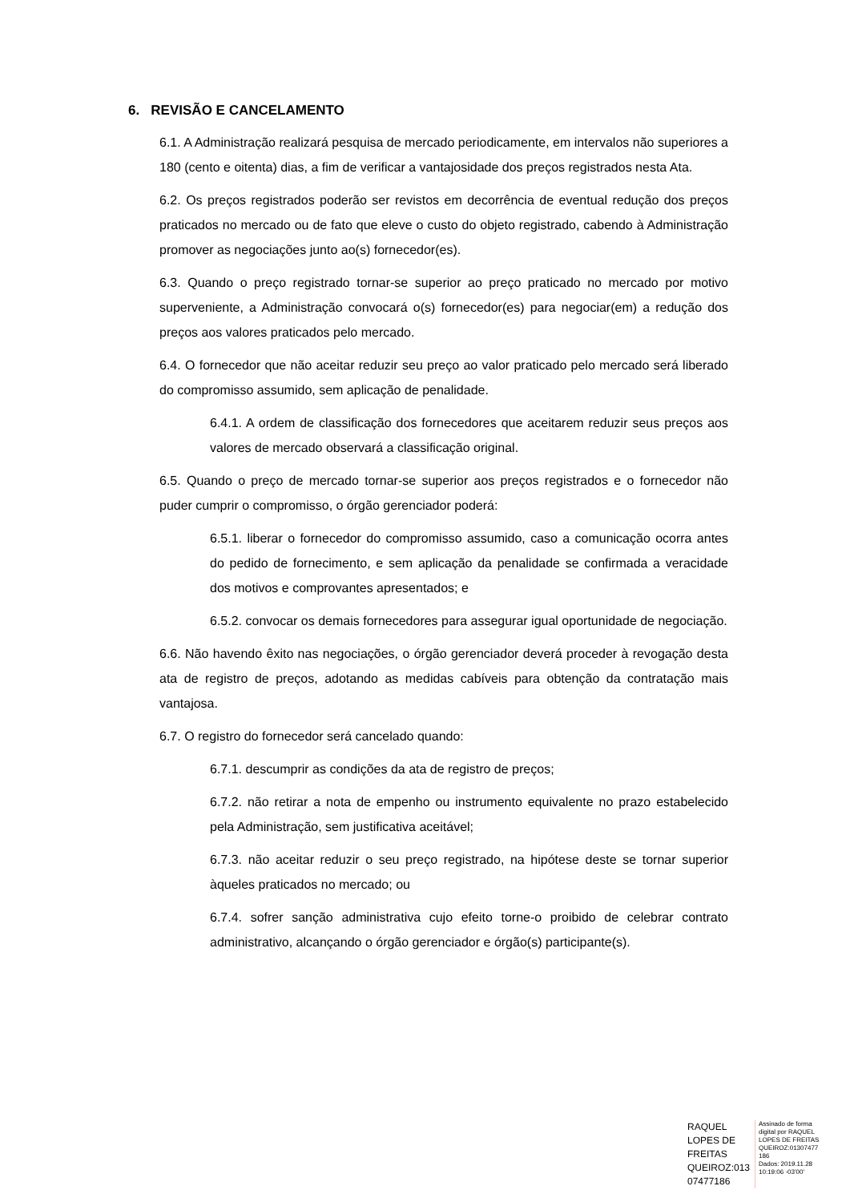6. REVISÃO E CANCELAMENTO
6.1. A Administração realizará pesquisa de mercado periodicamente, em intervalos não superiores a 180 (cento e oitenta) dias, a fim de verificar a vantajosidade dos preços registrados nesta Ata.
6.2. Os preços registrados poderão ser revistos em decorrência de eventual redução dos preços praticados no mercado ou de fato que eleve o custo do objeto registrado, cabendo à Administração promover as negociações junto ao(s) fornecedor(es).
6.3. Quando o preço registrado tornar-se superior ao preço praticado no mercado por motivo superveniente, a Administração convocará o(s) fornecedor(es) para negociar(em) a redução dos preços aos valores praticados pelo mercado.
6.4. O fornecedor que não aceitar reduzir seu preço ao valor praticado pelo mercado será liberado do compromisso assumido, sem aplicação de penalidade.
6.4.1. A ordem de classificação dos fornecedores que aceitarem reduzir seus preços aos valores de mercado observará a classificação original.
6.5. Quando o preço de mercado tornar-se superior aos preços registrados e o fornecedor não puder cumprir o compromisso, o órgão gerenciador poderá:
6.5.1. liberar o fornecedor do compromisso assumido, caso a comunicação ocorra antes do pedido de fornecimento, e sem aplicação da penalidade se confirmada a veracidade dos motivos e comprovantes apresentados; e
6.5.2. convocar os demais fornecedores para assegurar igual oportunidade de negociação.
6.6. Não havendo êxito nas negociações, o órgão gerenciador deverá proceder à revogação desta ata de registro de preços, adotando as medidas cabíveis para obtenção da contratação mais vantajosa.
6.7. O registro do fornecedor será cancelado quando:
6.7.1. descumprir as condições da ata de registro de preços;
6.7.2. não retirar a nota de empenho ou instrumento equivalente no prazo estabelecido pela Administração, sem justificativa aceitável;
6.7.3. não aceitar reduzir o seu preço registrado, na hipótese deste se tornar superior àqueles praticados no mercado; ou
6.7.4. sofrer sanção administrativa cujo efeito torne-o proibido de celebrar contrato administrativo, alcançando o órgão gerenciador e órgão(s) participante(s).
RAQUEL
LOPES DE
FREITAS
QUEIROZ:013
07477186
Assinado de forma
digital por RAQUEL
LOPES DE FREITAS
QUEIROZ:01307477
186
Dados: 2019.11.28
10:19:06 -03'00'